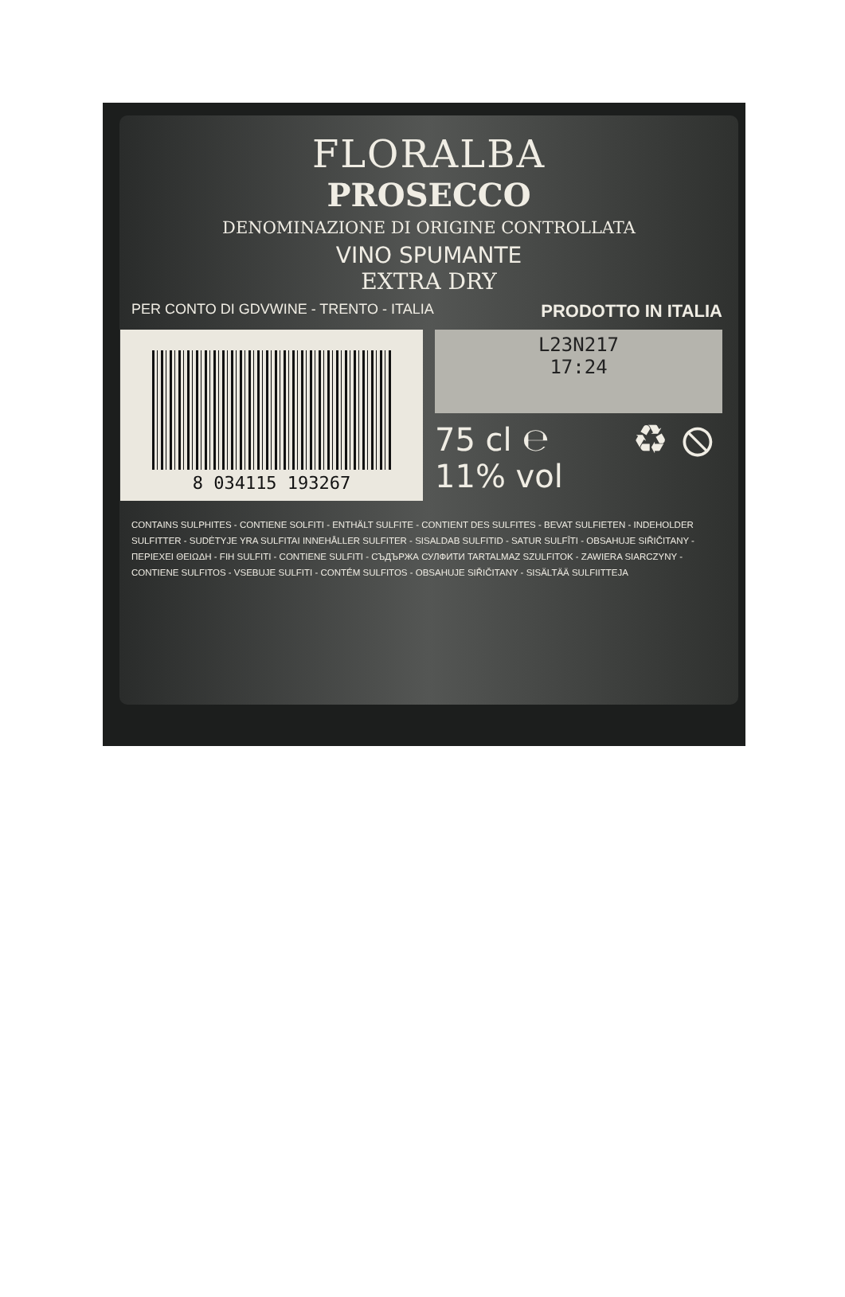FLORALBA
PROSECCO
DENOMINAZIONE DI ORIGINE CONTROLLATA
VINO SPUMANTE
EXTRA DRY
PER CONTO DI GDVWINE - TRENTO - ITALIA PRODOTTO IN ITALIA
8 034115 193267
L23N217
17:24
75 cl ℮
11% vol
♻ ⦸
CONTAINS SULPHITES - CONTIENE SOLFITI - ENTHÄLT SULFITE - CONTIENT DES SULFITES - BEVAT SULFIETEN - INDEHOLDER SULFITTER - SUDĖTYJE YRA SULFITAI INNEHÅLLER SULFITER - SISALDAB SULFITID - SATUR SULFĪTI - OBSAHUJE SIŘIČITANY - ΠΕΡΙΕΧΕΙ ΘΕΙΩΔΗ - FIH SULFITI - CONTIENE SULFITI - СЪДЪРЖА СУЛФИТИ TARTALMAZ SZULFITOK - ZAWIERA SIARCZYNY - CONTIENE SULFITOS - VSEBUJE SULFITI - CONTÉM SULFITOS - OBSAHUJE SIŘIČITANY - SISÄLTÄÄ SULFIITTEJA